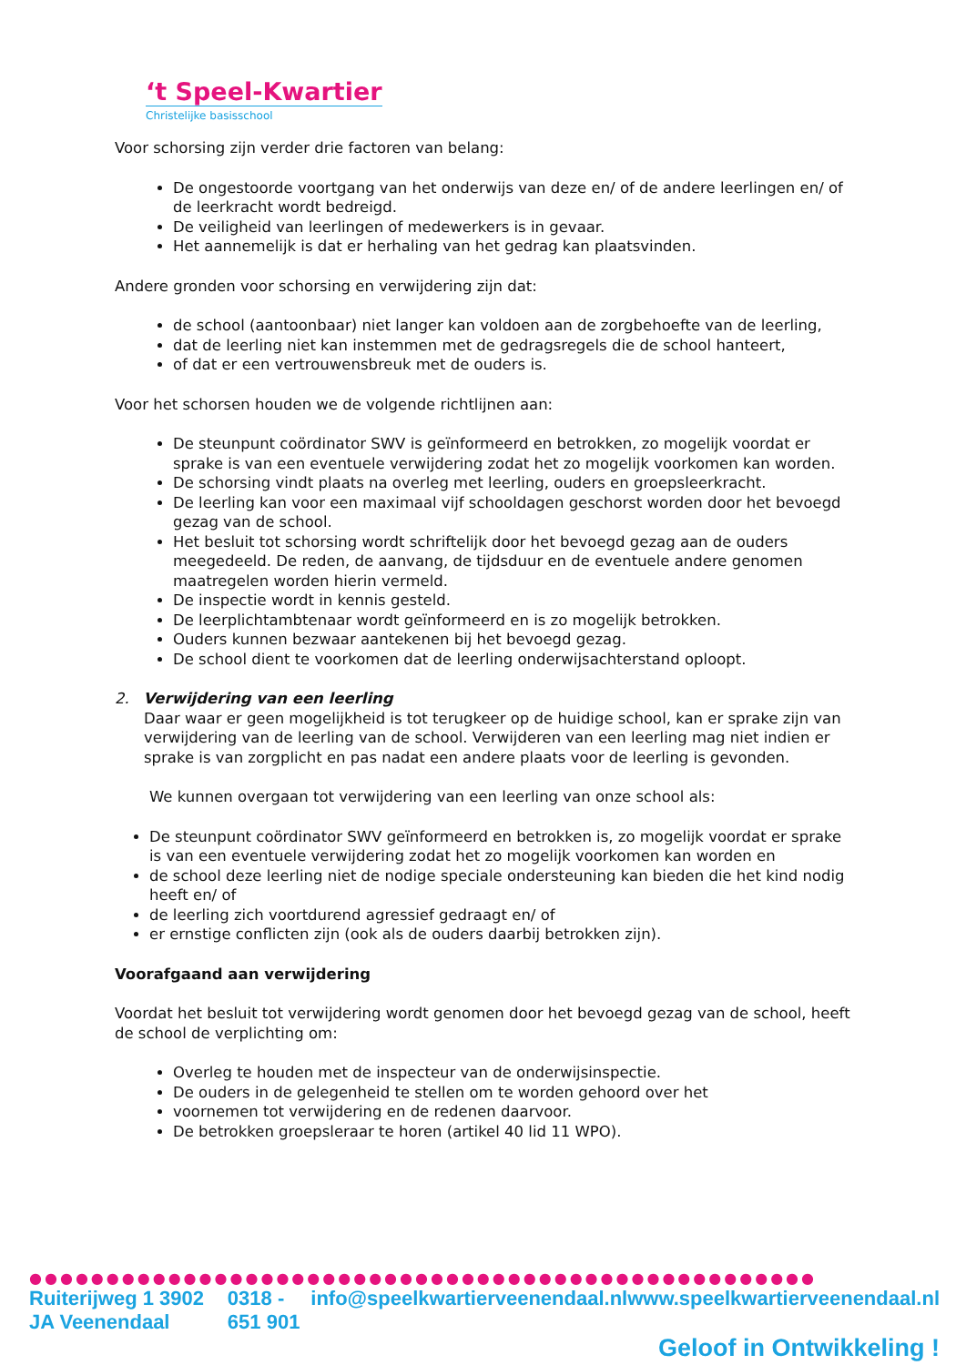‘t Speel-Kwartier
Christelijke basisschool
Voor schorsing zijn verder drie factoren van belang:
De ongestoorde voortgang van het onderwijs van deze en/ of de andere leerlingen en/ of de leerkracht wordt bedreigd.
De veiligheid van leerlingen of medewerkers is in gevaar.
Het aannemelijk is dat er herhaling van het gedrag kan plaatsvinden.
Andere gronden voor schorsing en verwijdering zijn dat:
de school (aantoonbaar) niet langer kan voldoen aan de zorgbehoefte van de leerling,
dat de leerling niet kan instemmen met de gedragsregels die de school hanteert,
of dat er een vertrouwensbreuk met de ouders is.
Voor het schorsen houden we de volgende richtlijnen aan:
De steunpunt coördinator SWV is geïnformeerd en betrokken, zo mogelijk voordat er sprake is van een eventuele verwijdering zodat het zo mogelijk voorkomen kan worden.
De schorsing vindt plaats na overleg met leerling, ouders en groepsleerkracht.
De leerling kan voor een maximaal vijf schooldagen geschorst worden door het bevoegd gezag van de school.
Het besluit tot schorsing wordt schriftelijk door het bevoegd gezag aan de ouders meegedeeld. De reden, de aanvang, de tijdsduur en de eventuele andere genomen maatregelen worden hierin vermeld.
De inspectie wordt in kennis gesteld.
De leerplichtambtenaar wordt geïnformeerd en is zo mogelijk betrokken.
Ouders kunnen bezwaar aantekenen bij het bevoegd gezag.
De school dient te voorkomen dat de leerling onderwijsachterstand oploopt.
2. Verwijdering van een leerling
Daar waar er geen mogelijkheid is tot terugkeer op de huidige school, kan er sprake zijn van verwijdering van de leerling van de school. Verwijderen van een leerling mag niet indien er sprake is van zorgplicht en pas nadat een andere plaats voor de leerling is gevonden.
We kunnen overgaan tot verwijdering van een leerling van onze school als:
De steunpunt coördinator SWV geïnformeerd en betrokken is, zo mogelijk voordat er sprake is van een eventuele verwijdering zodat het zo mogelijk voorkomen kan worden en
de school deze leerling niet de nodige speciale ondersteuning kan bieden die het kind nodig heeft en/ of
de leerling zich voortdurend agressief gedraagt en/ of
er ernstige conflicten zijn (ook als de ouders daarbij betrokken zijn).
Voorafgaand aan verwijdering
Voordat het besluit tot verwijdering wordt genomen door het bevoegd gezag van de school, heeft de school de verplichting om:
Overleg te houden met de inspecteur van de onderwijsinspectie.
De ouders in de gelegenheid te stellen om te worden gehoord over het
voornemen tot verwijdering en de redenen daarvoor.
De betrokken groepsleraar te horen (artikel 40 lid 11 WPO).
●●●●●●●●●●●●●●●●●●●●●●●●●●●●●●●●●●●●●●●●●●●●●●●●●●●
Ruiterijweg 1 3902 JA Veenendaal 0318 - 651 901 info@speelkwartierveenendaal.nl www.speelkwartierveenendaal.nl
Geloof in Ontwikkeling !